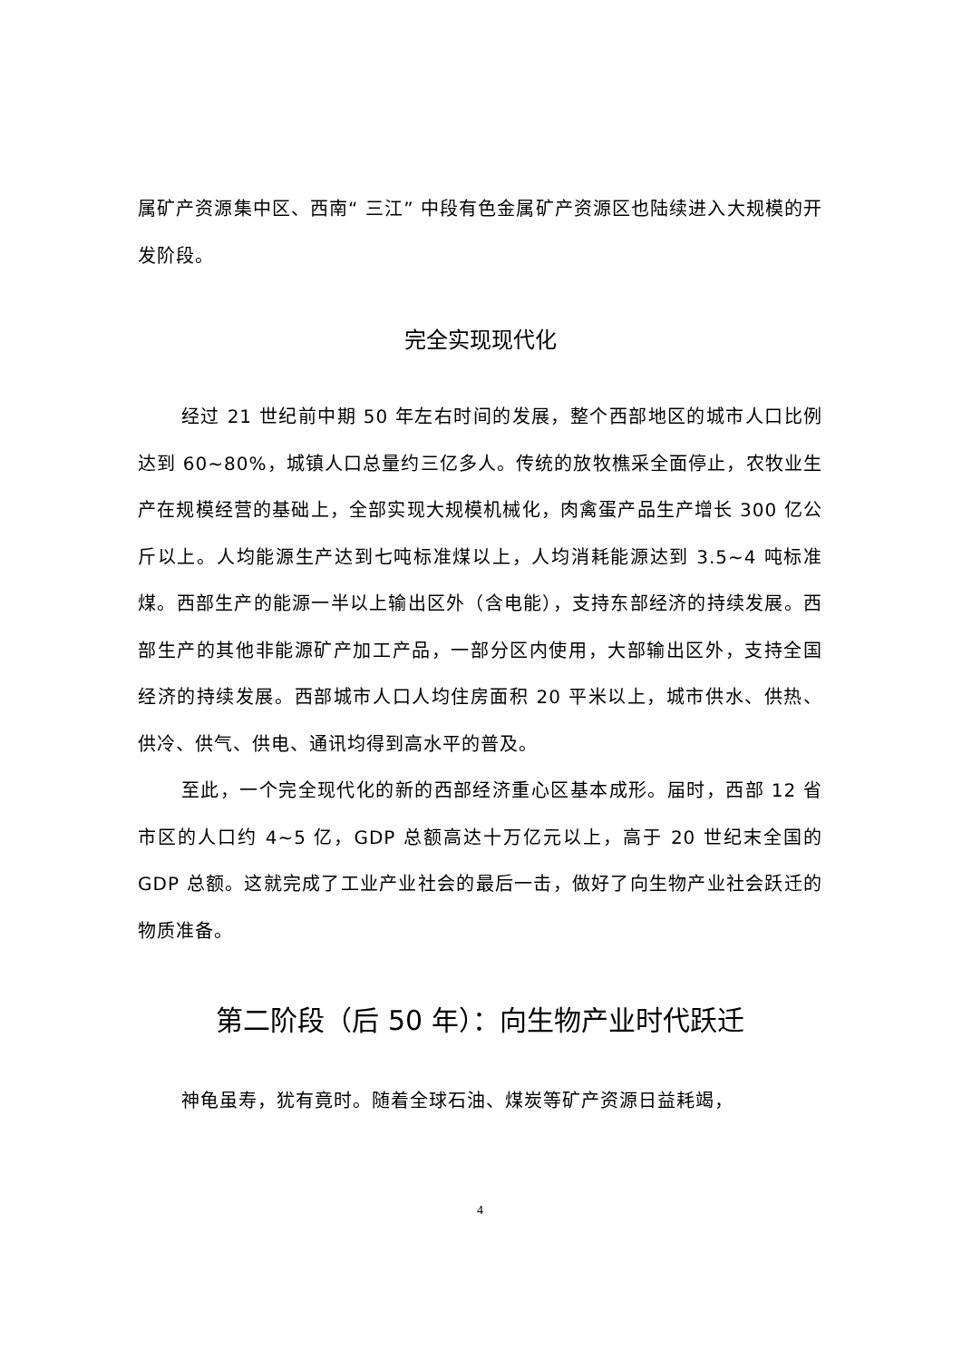属矿产资源集中区、西南“ 三江” 中段有色金属矿产资源区也陆续进入大规模的开发阶段。
完全实现现代化
经过 21 世纪前中期 50 年左右时间的发展，整个西部地区的城市人口比例达到 60~80%，城镇人口总量约三亿多人。传统的放牧樵采全面停止，农牧业生产在规模经营的基础上，全部实现大规模机械化，肉禽蛋产品生产增长 300 亿公斤以上。人均能源生产达到七吨标准煤以上，人均消耗能源达到 3.5~4 吨标准煤。西部生产的能源一半以上输出区外（含电能），支持东部经济的持续发展。西部生产的其他非能源矿产加工产品，一部分区内使用，大部输出区外，支持全国经济的持续发展。西部城市人口人均住房面积 20 平米以上，城市供水、供热、供冷、供气、供电、通讯均得到高水平的普及。
至此，一个完全现代化的新的西部经济重心区基本成形。届时，西部 12 省市区的人口约 4~5 亿，GDP 总额高达十万亿元以上，高于 20 世纪末全国的 GDP 总额。这就完成了工业产业社会的最后一击，做好了向生物产业社会跃迁的物质准备。
第二阶段（后 50 年）：向生物产业时代跃迁
神龟虽寿，犹有竟时。随着全球石油、煤炭等矿产资源日益耗竭，
4